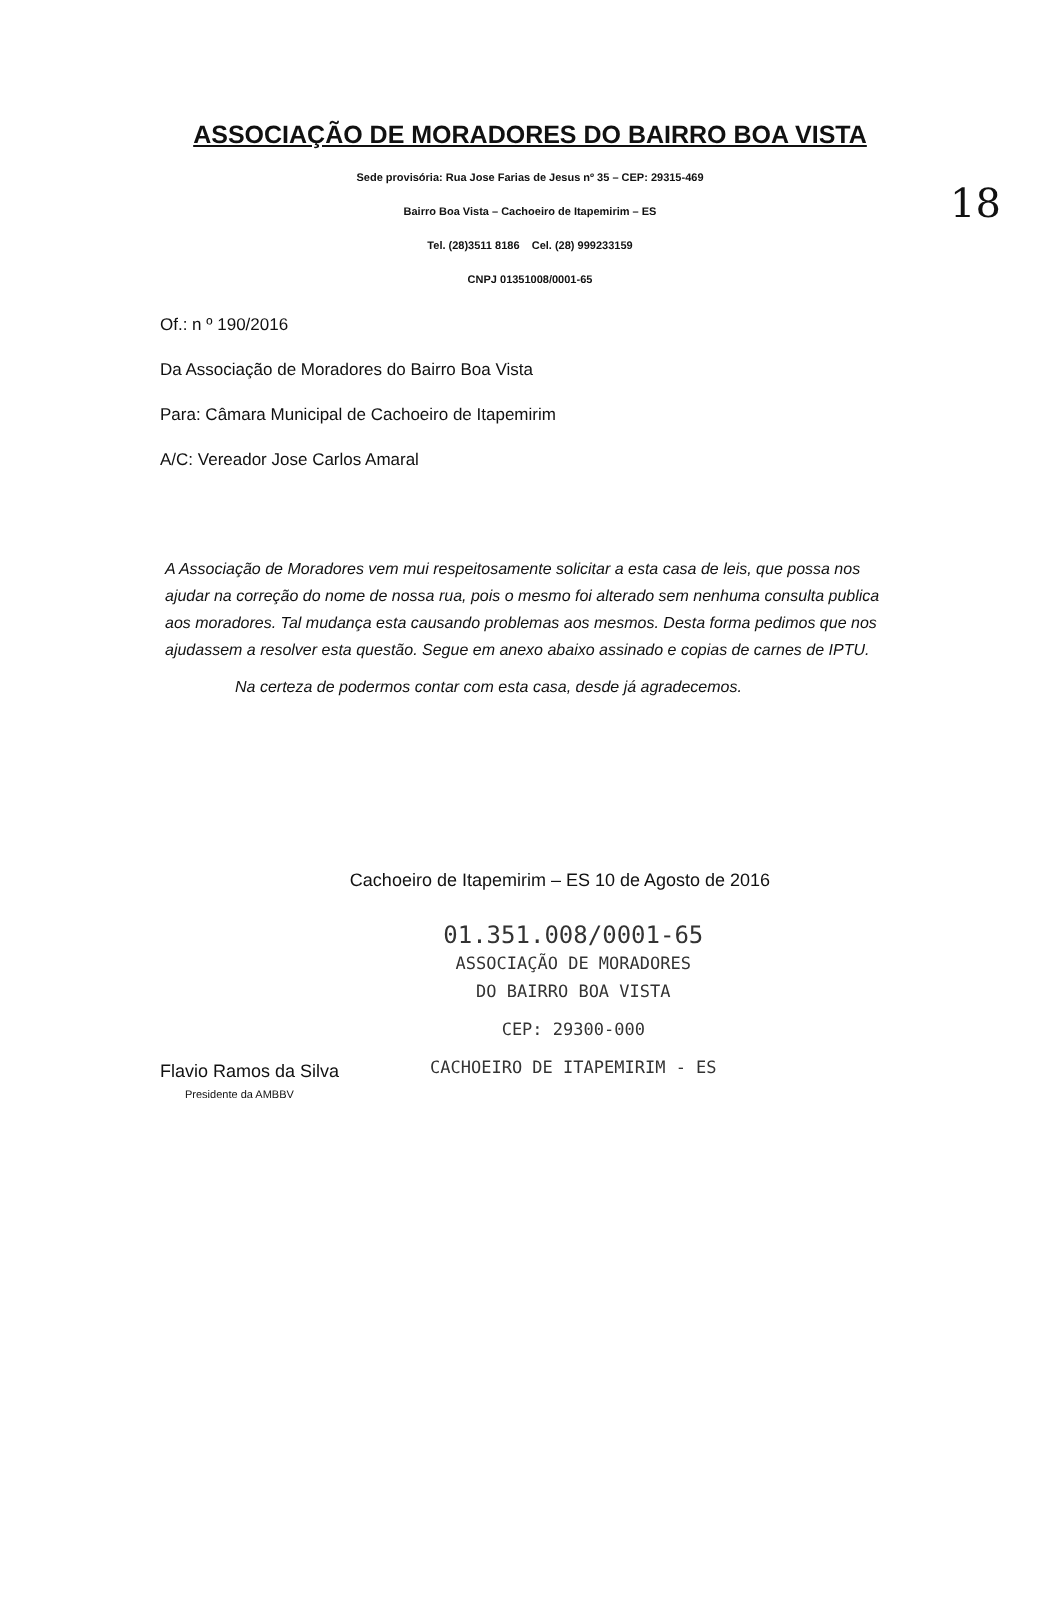18
ASSOCIAÇÃO DE MORADORES DO BAIRRO BOA VISTA
Sede provisória: Rua Jose Farias de Jesus nº 35 – CEP: 29315-469
Bairro Boa Vista – Cachoeiro de Itapemirim – ES
Tel. (28)3511 8186 Cel. (28) 999233159
CNPJ 01351008/0001-65
Of.: n º 190/2016
Da Associação de Moradores do Bairro Boa Vista
Para: Câmara Municipal de Cachoeiro de Itapemirim
A/C: Vereador Jose Carlos Amaral
A Associação de Moradores vem mui respeitosamente solicitar a esta casa de leis, que possa nos ajudar na correção do nome de nossa rua, pois o mesmo foi alterado sem nenhuma consulta publica aos moradores. Tal mudança esta causando problemas aos mesmos. Desta forma pedimos que nos ajudassem a resolver esta questão. Segue em anexo abaixo assinado e copias de carnes de IPTU.
Na certeza de podermos contar com esta casa, desde já agradecemos.
Cachoeiro de Itapemirim – ES 10 de Agosto de 2016
Flavio Ramos da Silva
Presidente da AMBBV
01.351.008/0001-65
ASSOCIAÇÃO DE MORADORES
DO BAIRRO BOA VISTA
CEP: 29300-000
CACHOEIRO DE ITAPEMIRIM - ES